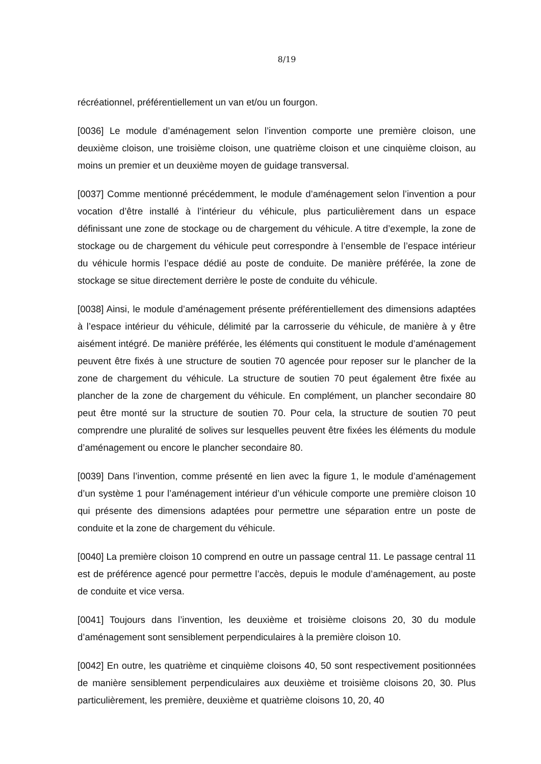8/19
récréationnel, préférentiellement un van et/ou un fourgon.
[0036] Le module d’aménagement selon l’invention comporte une première cloison, une deuxième cloison, une troisième cloison, une quatrième cloison et une cinquième cloison, au moins un premier et un deuxième moyen de guidage transversal.
[0037] Comme mentionné précédemment, le module d’aménagement selon l’invention a pour vocation d’être installé à l’intérieur du véhicule, plus particulièrement dans un espace définissant une zone de stockage ou de chargement du véhicule. A titre d’exemple, la zone de stockage ou de chargement du véhicule peut correspondre à l’ensemble de l’espace intérieur du véhicule hormis l’espace dédié au poste de conduite. De manière préférée, la zone de stockage se situe directement derrière le poste de conduite du véhicule.
[0038] Ainsi, le module d’aménagement présente préférentiellement des dimensions adaptées à l’espace intérieur du véhicule, délimité par la carrosserie du véhicule, de manière à y être aisément intégré. De manière préférée, les éléments qui constituent le module d’aménagement peuvent être fixés à une structure de soutien 70 agencée pour reposer sur le plancher de la zone de chargement du véhicule. La structure de soutien 70 peut également être fixée au plancher de la zone de chargement du véhicule. En complément, un plancher secondaire 80 peut être monté sur la structure de soutien 70. Pour cela, la structure de soutien 70 peut comprendre une pluralité de solives sur lesquelles peuvent être fixées les éléments du module d’aménagement ou encore le plancher secondaire 80.
[0039] Dans l’invention, comme présenté en lien avec la figure 1, le module d’aménagement d’un système 1 pour l’aménagement intérieur d’un véhicule comporte une première cloison 10 qui présente des dimensions adaptées pour permettre une séparation entre un poste de conduite et la zone de chargement du véhicule.
[0040] La première cloison 10 comprend en outre un passage central 11. Le passage central 11 est de préférence agencé pour permettre l’accès, depuis le module d’aménagement, au poste de conduite et vice versa.
[0041] Toujours dans l’invention, les deuxième et troisième cloisons 20, 30 du module d’aménagement sont sensiblement perpendiculaires à la première cloison 10.
[0042] En outre, les quatrième et cinquième cloisons 40, 50 sont respectivement positionnées de manière sensiblement perpendiculaires aux deuxième et troisième cloisons 20, 30. Plus particulièrement, les première, deuxième et quatrième cloisons 10, 20, 40